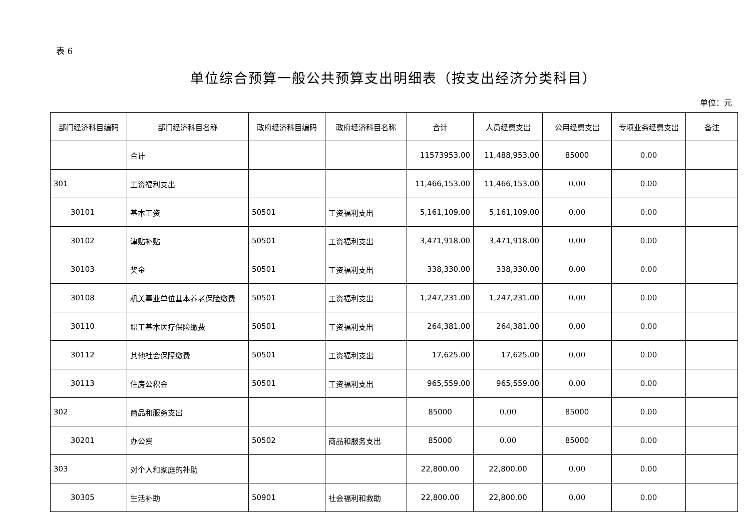表 6
单位综合预算一般公共预算支出明细表（按支出经济分类科目）
单位：元
| 部门经济科目编码 | 部门经济科目名称 | 政府经济科目编码 | 政府经济科目名称 | 合计 | 人员经费支出 | 公用经费支出 | 专项业务经费支出 | 备注 |
| --- | --- | --- | --- | --- | --- | --- | --- | --- |
| | 合计 | | | 11573953.00 | 11,488,953.00 | 85000 | 0.00 | |
| 301 | 工资福利支出 | | | 11,466,153.00 | 11,466,153.00 | 0.00 | 0.00 | |
| 30101 | 基本工资 | 50501 | 工资福利支出 | 5,161,109.00 | 5,161,109.00 | 0.00 | 0.00 | |
| 30102 | 津贴补贴 | 50501 | 工资福利支出 | 3,471,918.00 | 3,471,918.00 | 0.00 | 0.00 | |
| 30103 | 奖金 | 50501 | 工资福利支出 | 338,330.00 | 338,330.00 | 0.00 | 0.00 | |
| 30108 | 机关事业单位基本养老保险缴费 | 50501 | 工资福利支出 | 1,247,231.00 | 1,247,231.00 | 0.00 | 0.00 | |
| 30110 | 职工基本医疗保险缴费 | 50501 | 工资福利支出 | 264,381.00 | 264,381.00 | 0.00 | 0.00 | |
| 30112 | 其他社会保障缴费 | 50501 | 工资福利支出 | 17,625.00 | 17,625.00 | 0.00 | 0.00 | |
| 30113 | 住房公积金 | 50501 | 工资福利支出 | 965,559.00 | 965,559.00 | 0.00 | 0.00 | |
| 302 | 商品和服务支出 | | | 85000 | 0.00 | 85000 | 0.00 | |
| 30201 | 办公费 | 50502 | 商品和服务支出 | 85000 | 0.00 | 85000 | 0.00 | |
| 303 | 对个人和家庭的补助 | | | 22,800.00 | 22,800.00 | 0.00 | 0.00 | |
| 30305 | 生活补助 | 50901 | 社会福利和救助 | 22,800.00 | 22,800.00 | 0.00 | 0.00 | |